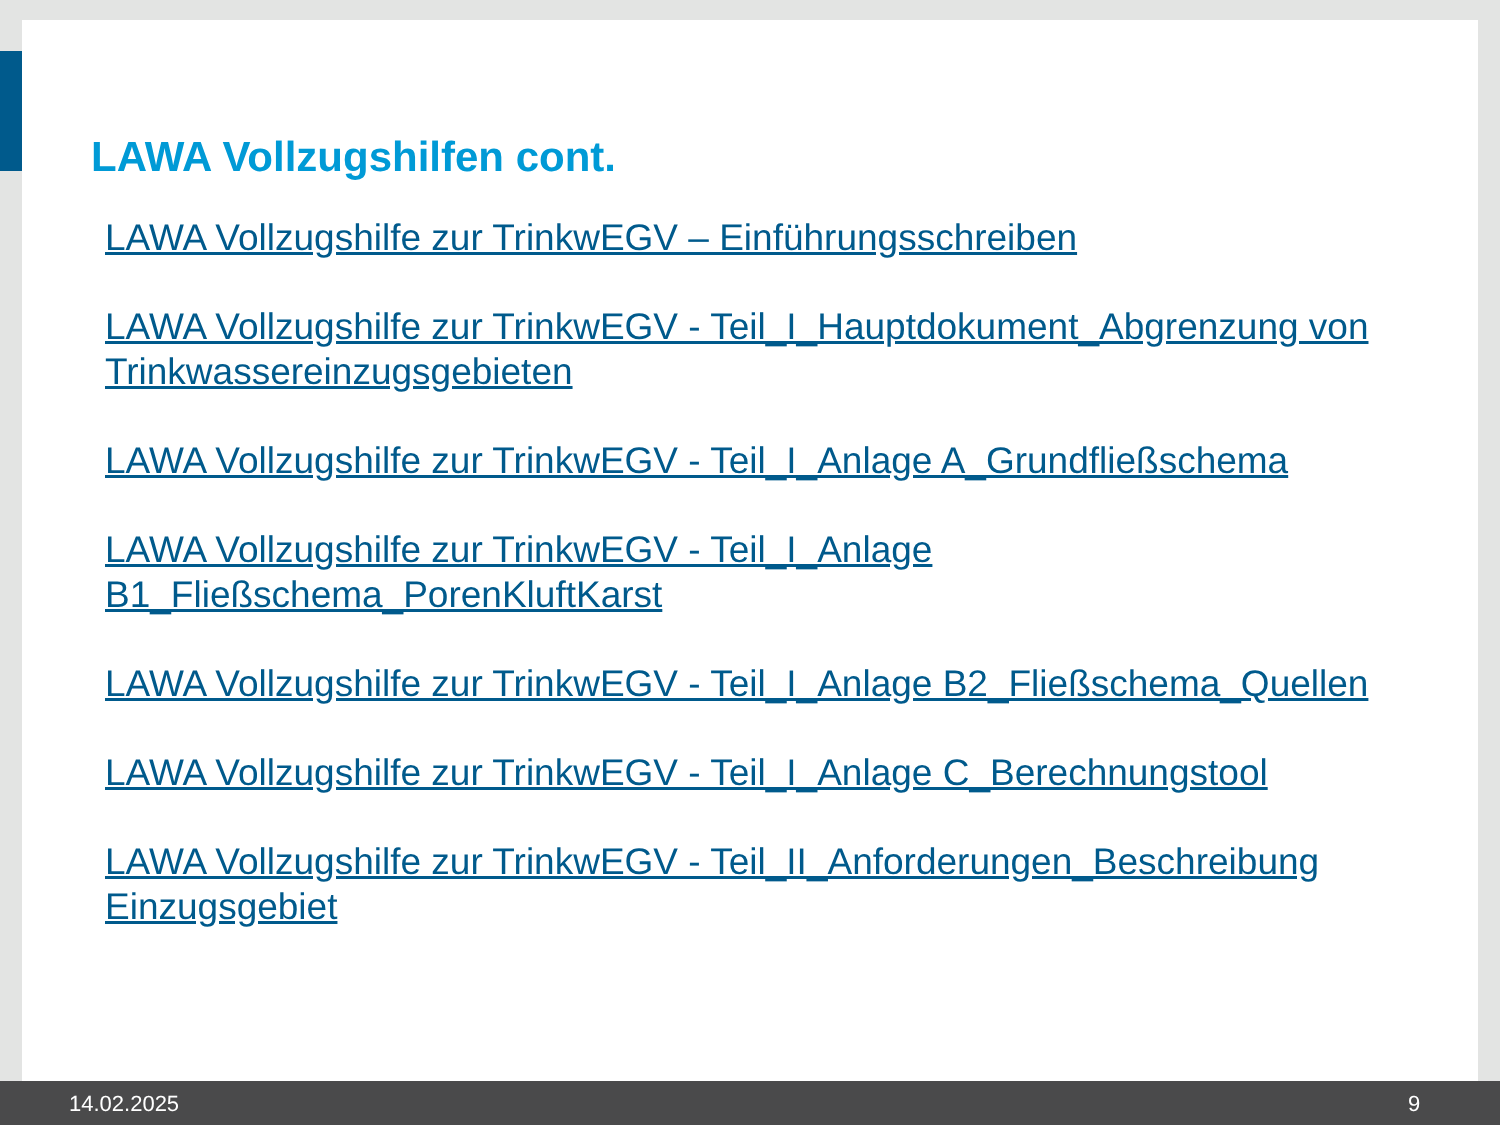LAWA Vollzugshilfen cont.
LAWA Vollzugshilfe zur TrinkwEGV – Einführungsschreiben
LAWA Vollzugshilfe zur TrinkwEGV - Teil_I_Hauptdokument_Abgrenzung von Trinkwassereinzugsgebieten
LAWA Vollzugshilfe zur TrinkwEGV - Teil_I_Anlage A_Grundfließschema
LAWA Vollzugshilfe zur TrinkwEGV - Teil_I_Anlage
B1_Fließschema_PorenKluftKarst
LAWA Vollzugshilfe zur TrinkwEGV - Teil_I_Anlage B2_Fließschema_Quellen
LAWA Vollzugshilfe zur TrinkwEGV - Teil_I_Anlage C_Berechnungstool
LAWA Vollzugshilfe zur TrinkwEGV - Teil_II_Anforderungen_Beschreibung Einzugsgebiet
14.02.2025 9